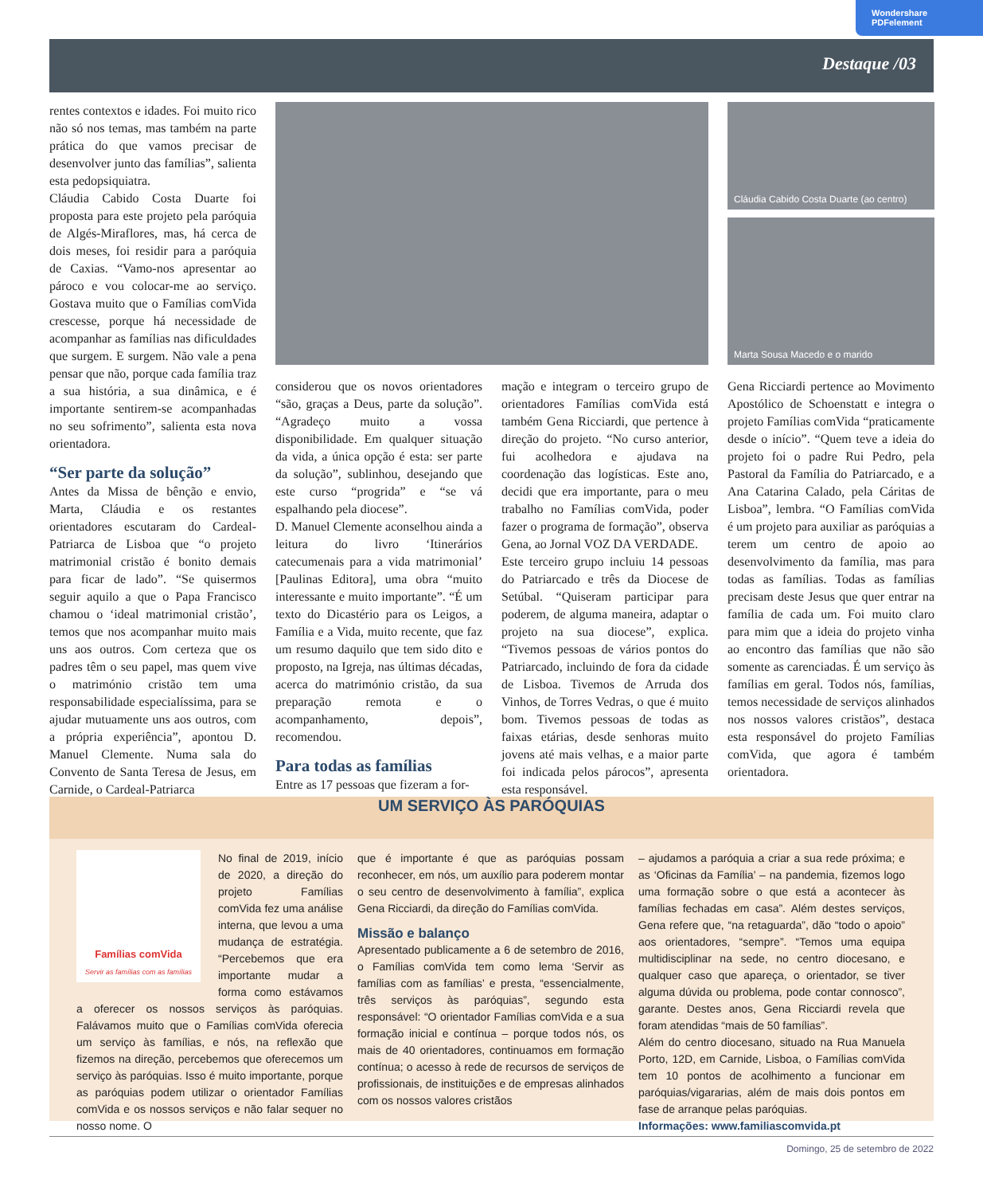Wondershare
PDFelement
Destaque /03
rentes contextos e idades. Foi muito rico não só nos temas, mas também na parte prática do que vamos precisar de desenvolver junto das famílias”, salienta esta pedopsiquiatra.
Cláudia Cabido Costa Duarte foi proposta para este projeto pela paróquia de Algés-Miraflores, mas, há cerca de dois meses, foi residir para a paróquia de Caxias. “Vamo-nos apresentar ao pároco e vou colocar-me ao serviço. Gostava muito que o Famílias comVida crescesse, porque há necessidade de acompanhar as famílias nas dificuldades que surgem. E surgem. Não vale a pena pensar que não, porque cada família traz a sua história, a sua dinâmica, e é importante sentirem-se acompanhadas no seu sofrimento”, salienta esta nova orientadora.
“Ser parte da solução”
Antes da Missa de bênção e envio, Marta, Cláudia e os restantes orientadores escutaram do Cardeal-Patriarca de Lisboa que “o projeto matrimonial cristão é bonito demais para ficar de lado”. “Se quisermos seguir aquilo a que o Papa Francisco chamou o ‘ideal matrimonial cristão’, temos que nos acompanhar muito mais uns aos outros. Com certeza que os padres têm o seu papel, mas quem vive o matrimónio cristão tem uma responsabilidade especialíssima, para se ajudar mutuamente uns aos outros, com a própria experiência”, apontou D. Manuel Clemente. Numa sala do Convento de Santa Teresa de Jesus, em Carnide, o Cardeal-Patriarca
Cláudia Cabido Costa Duarte (ao centro)
Marta Sousa Macedo e o marido
considerou que os novos orientadores “são, graças a Deus, parte da solução”. “Agradeço muito a vossa disponibilidade. Em qualquer situação da vida, a única opção é esta: ser parte da solução”, sublinhou, desejando que este curso “progrida” e “se vá espalhando pela diocese”.
D. Manuel Clemente aconselhou ainda a leitura do livro ‘Itinerários catecumenais para a vida matrimonial’ [Paulinas Editora], uma obra “muito interessante e muito importante”. “É um texto do Dicastério para os Leigos, a Família e a Vida, muito recente, que faz um resumo daquilo que tem sido dito e proposto, na Igreja, nas últimas décadas, acerca do matrimónio cristão, da sua preparação remota e o acompanhamento, depois”, recomendou.
Para todas as famílias
Entre as 17 pessoas que fizeram a for-
mação e integram o terceiro grupo de orientadores Famílias comVida está também Gena Ricciardi, que pertence à direção do projeto. “No curso anterior, fui acolhedora e ajudava na coordenação das logísticas. Este ano, decidi que era importante, para o meu trabalho no Famílias comVida, poder fazer o programa de formação”, observa Gena, ao Jornal VOZ DA VERDADE.
Este terceiro grupo incluiu 14 pessoas do Patriarcado e três da Diocese de Setúbal. “Quiseram participar para poderem, de alguma maneira, adaptar o projeto na sua diocese”, explica. “Tivemos pessoas de vários pontos do Patriarcado, incluindo de fora da cidade de Lisboa. Tivemos de Arruda dos Vinhos, de Torres Vedras, o que é muito bom. Tivemos pessoas de todas as faixas etárias, desde senhoras muito jovens até mais velhas, e a maior parte foi indicada pelos párocos”, apresenta esta responsável.
Gena Ricciardi pertence ao Movimento Apostólico de Schoenstatt e integra o projeto Famílias comVida “praticamente desde o início”. “Quem teve a ideia do projeto foi o padre Rui Pedro, pela Pastoral da Família do Patriarcado, e a Ana Catarina Calado, pela Cáritas de Lisboa”, lembra. “O Famílias comVida é um projeto para auxiliar as paróquias a terem um centro de apoio ao desenvolvimento da família, mas para todas as famílias. Todas as famílias precisam deste Jesus que quer entrar na família de cada um. Foi muito claro para mim que a ideia do projeto vinha ao encontro das famílias que não são somente as carenciadas. É um serviço às famílias em geral. Todos nós, famílias, temos necessidade de serviços alinhados nos nossos valores cristãos”, destaca esta responsável do projeto Famílias comVida, que agora é também orientadora.
UM SERVIÇO ÀS PARÓQUIAS
Famílias comVida
Servir as famílias com as famílias
No final de 2019, início de 2020, a direção do projeto Famílias comVida fez uma análise interna, que levou a uma mudança de estratégia. “Percebemos que era importante mudar a forma como estávamos a oferecer os nossos serviços às paróquias. Falávamos muito que o Famílias comVida oferecia um serviço às famílias, e nós, na reflexão que fizemos na direção, percebemos que oferecemos um serviço às paróquias. Isso é muito importante, porque as paróquias podem utilizar o orientador Famílias comVida e os nossos serviços e não falar sequer no nosso nome. O
que é importante é que as paróquias possam reconhecer, em nós, um auxílio para poderem montar o seu centro de desenvolvimento à família”, explica Gena Ricciardi, da direção do Famílias comVida.
Missão e balanço
Apresentado publicamente a 6 de setembro de 2016, o Famílias comVida tem como lema ‘Servir as famílias com as famílias’ e presta, “essencialmente, três serviços às paróquias”, segundo esta responsável: “O orientador Famílias comVida e a sua formação inicial e contínua – porque todos nós, os mais de 40 orientadores, continuamos em formação contínua; o acesso à rede de recursos de serviços de profissionais, de instituições e de empresas alinhados com os nossos valores cristãos
– ajudamos a paróquia a criar a sua rede próxima; e as ‘Oficinas da Família’ – na pandemia, fizemos logo uma formação sobre o que está a acontecer às famílias fechadas em casa”. Além destes serviços, Gena refere que, “na retaguarda”, dão “todo o apoio” aos orientadores, “sempre”. “Temos uma equipa multidisciplinar na sede, no centro diocesano, e qualquer caso que apareça, o orientador, se tiver alguma dúvida ou problema, pode contar connosco”, garante. Destes anos, Gena Ricciardi revela que foram atendidas “mais de 50 famílias”.
Além do centro diocesano, situado na Rua Manuela Porto, 12D, em Carnide, Lisboa, o Famílias comVida tem 10 pontos de acolhimento a funcionar em paróquias/vigararias, além de mais dois pontos em fase de arranque pelas paróquias.
Informações: www.familiascomvida.pt
Domingo, 25 de setembro de 2022